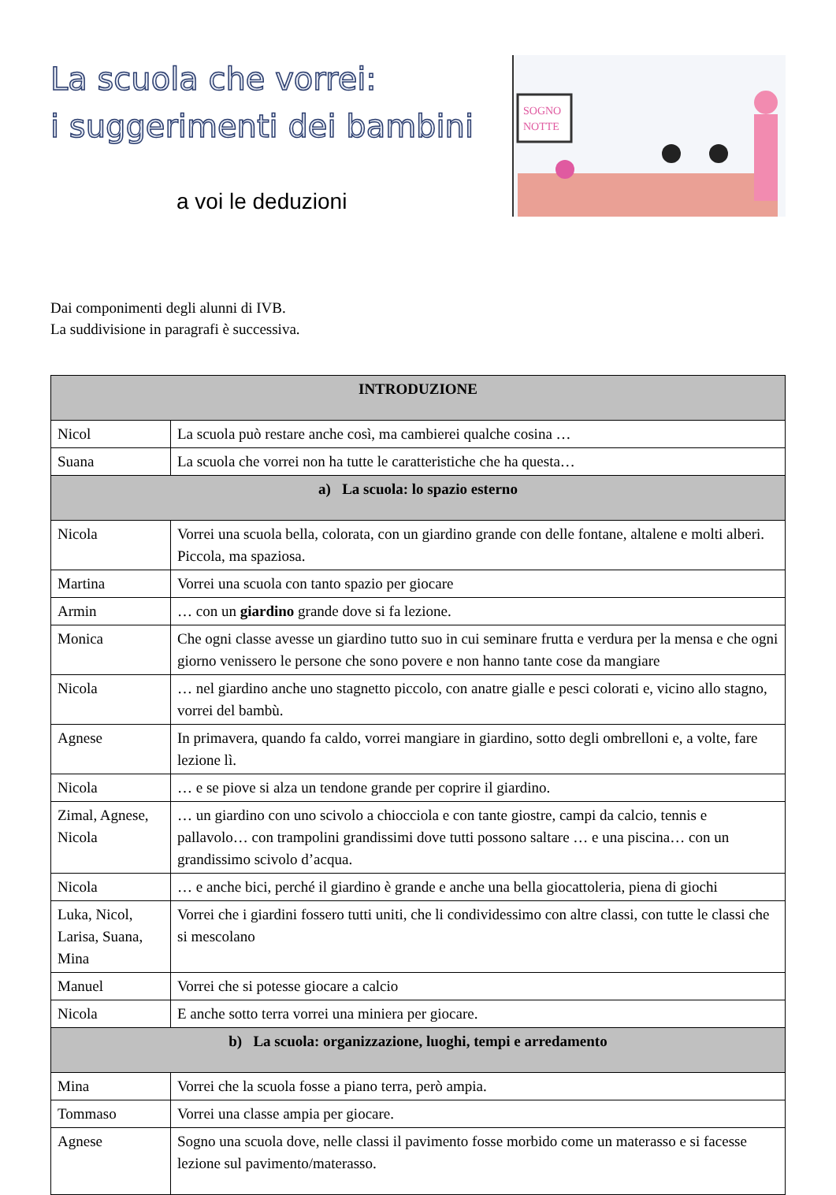La scuola che vorrei:
i suggerimenti dei bambini
a voi le deduzioni
SOGNO
NOTTE
Dai componimenti degli alunni di IVB.
La suddivisione in paragrafi è successiva.
| INTRODUZIONE | |
| --- | --- |
| Nicol | La scuola può restare anche così, ma cambierei qualche cosina … |
| Suana | La scuola che vorrei non ha tutte le caratteristiche che ha questa… |
| a) La scuola: lo spazio esterno | |
| Nicola | Vorrei una scuola bella, colorata, con un giardino grande con delle fontane, altalene e molti alberi. Piccola, ma spaziosa. |
| Martina | Vorrei una scuola con tanto spazio per giocare |
| Armin | … con un giardino grande dove si fa lezione. |
| Monica | Che ogni classe avesse un giardino tutto suo in cui seminare frutta e verdura per la mensa e che ogni giorno venissero le persone che sono povere e non hanno tante cose da mangiare |
| Nicola | … nel giardino anche uno stagnetto piccolo, con anatre gialle e pesci colorati e, vicino allo stagno, vorrei del bambù. |
| Agnese | In primavera, quando fa caldo, vorrei mangiare in giardino, sotto degli ombrelloni e, a volte, fare lezione lì. |
| Nicola | … e se piove si alza un tendone grande per coprire il giardino. |
| Zimal, Agnese, Nicola | … un giardino con uno scivolo a chiocciola e con tante giostre, campi da calcio, tennis e pallavolo… con trampolini grandissimi dove tutti possono saltare … e una piscina… con un grandissimo scivolo d’acqua. |
| Nicola | … e anche bici, perché il giardino è grande e anche una bella giocattoleria, piena di giochi |
| Luka, Nicol, Larisa, Suana, Mina | Vorrei che i giardini fossero tutti uniti, che li condividessimo con altre classi, con tutte le classi che si mescolano |
| Manuel | Vorrei che si potesse giocare a calcio |
| Nicola | E anche sotto terra vorrei una miniera per giocare. |
| b) La scuola: organizzazione, luoghi, tempi e arredamento | |
| Mina | Vorrei che la scuola fosse a piano terra, però ampia. |
| Tommaso | Vorrei una classe ampia per giocare. |
| Agnese | Sogno una scuola dove, nelle classi il pavimento fosse morbido come un materasso e si facesse lezione sul pavimento/materasso. |